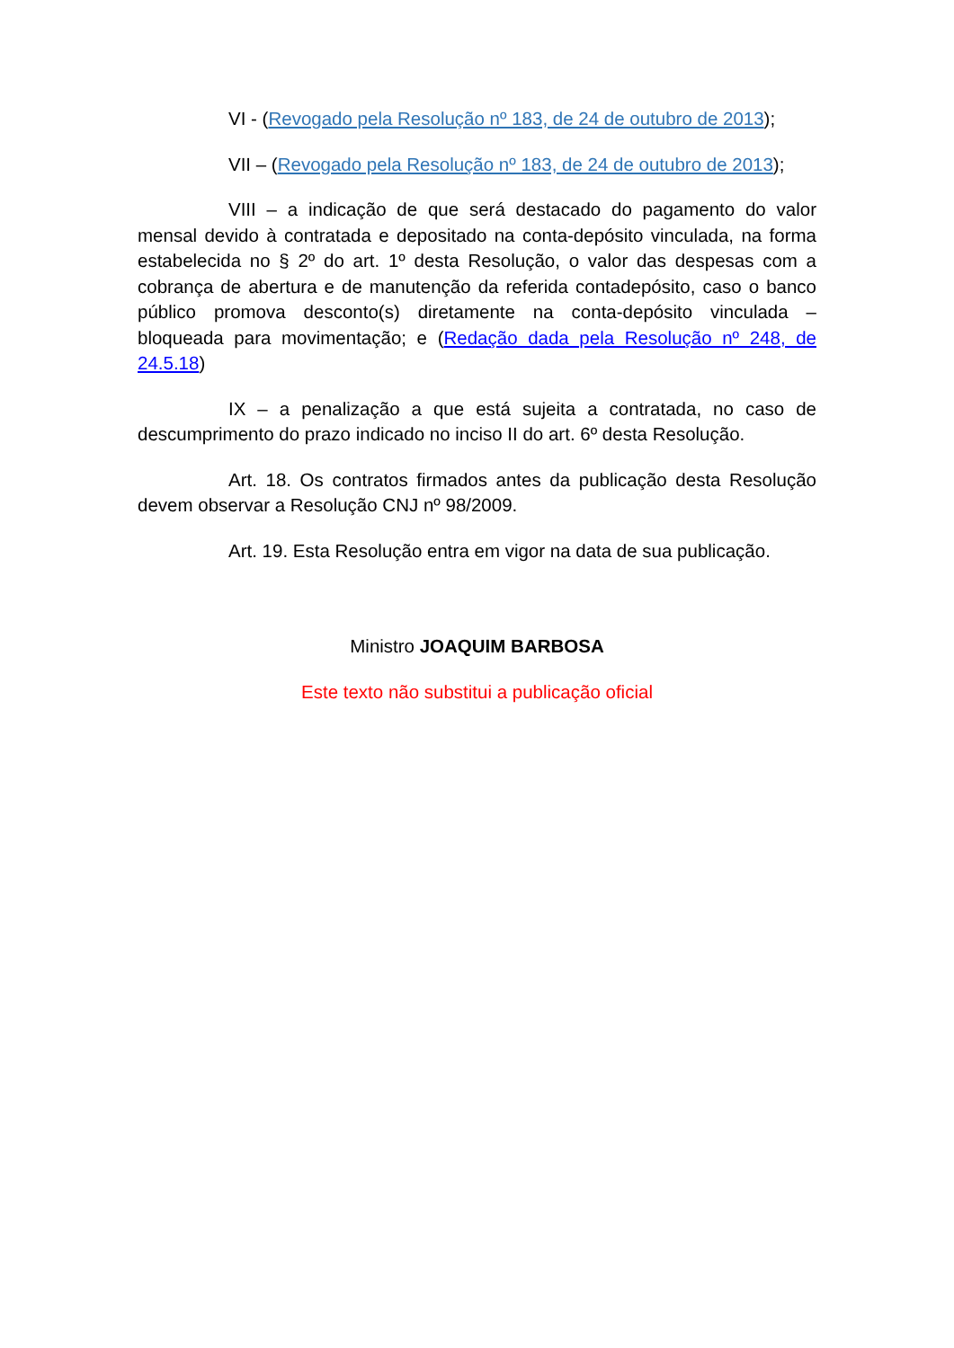VI - (Revogado pela Resolução nº 183, de 24 de outubro de 2013);
VII – (Revogado pela Resolução nº 183, de 24 de outubro de 2013);
VIII – a indicação de que será destacado do pagamento do valor mensal devido à contratada e depositado na conta-depósito vinculada, na forma estabelecida no § 2º do art. 1º desta Resolução, o valor das despesas com a cobrança de abertura e de manutenção da referida contadepósito, caso o banco público promova desconto(s) diretamente na conta-depósito vinculada – bloqueada para movimentação; e (Redação dada pela Resolução nº 248, de 24.5.18)
IX – a penalização a que está sujeita a contratada, no caso de descumprimento do prazo indicado no inciso II do art. 6º desta Resolução.
Art. 18. Os contratos firmados antes da publicação desta Resolução devem observar a Resolução CNJ nº 98/2009.
Art. 19. Esta Resolução entra em vigor na data de sua publicação.
Ministro JOAQUIM BARBOSA
Este texto não substitui a publicação oficial